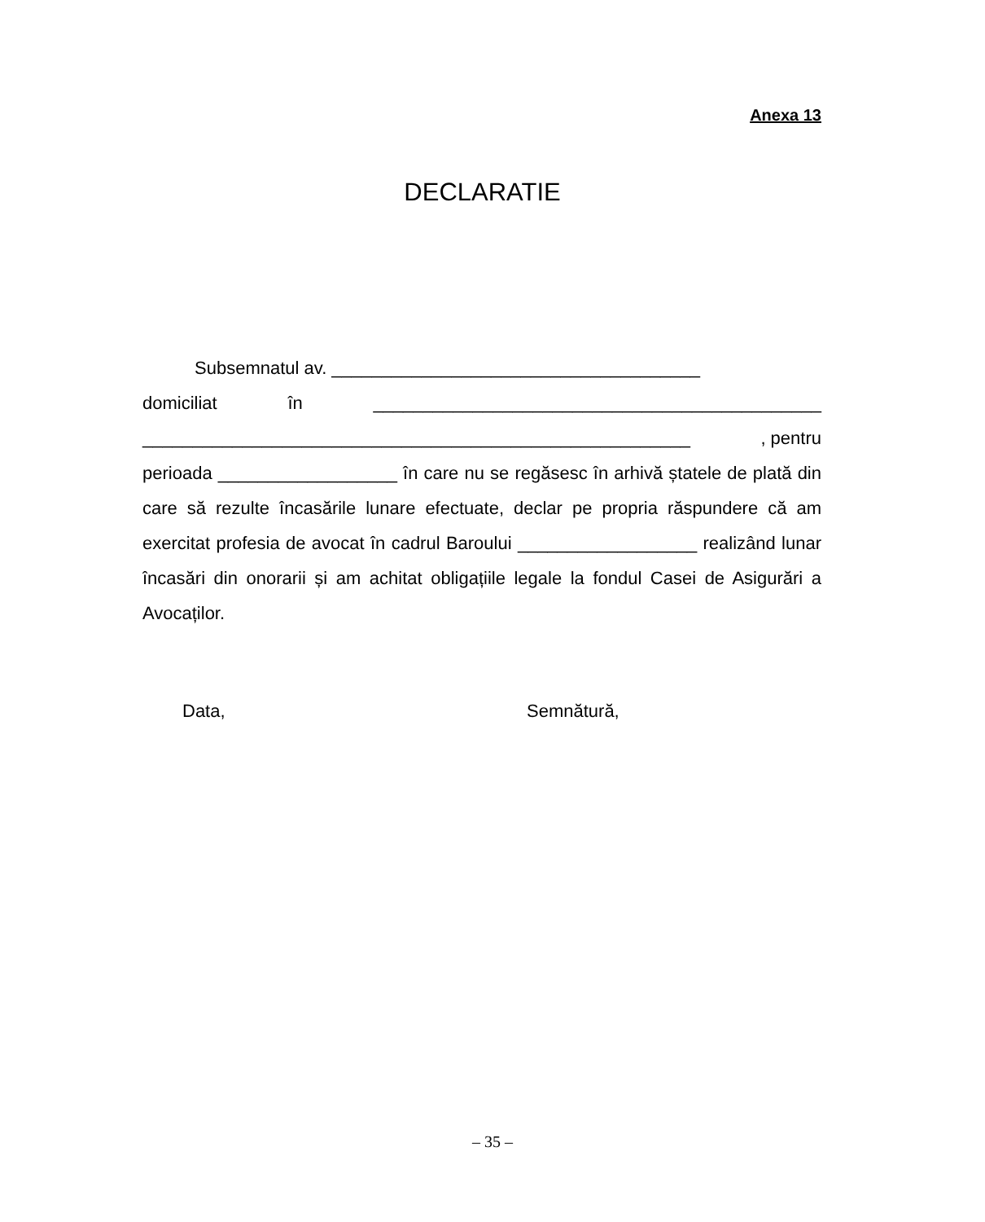Anexa 13
DECLARATIE
Subsemnatul av. _____________________________________
domiciliat în _____________________________________________
_______________________________________________________, pentru
perioada __________________ în care nu se regăsesc în arhivă ștatele de plată din care să rezulte încasările lunare efectuate, declar pe propria răspundere că am exercitat profesia de avocat în cadrul Baroului __________________ realizând lunar încasări din onorarii și am achitat obligațiile legale la fondul Casei de Asigurări a Avocaților.
Data, Semnătură,
– 35 –